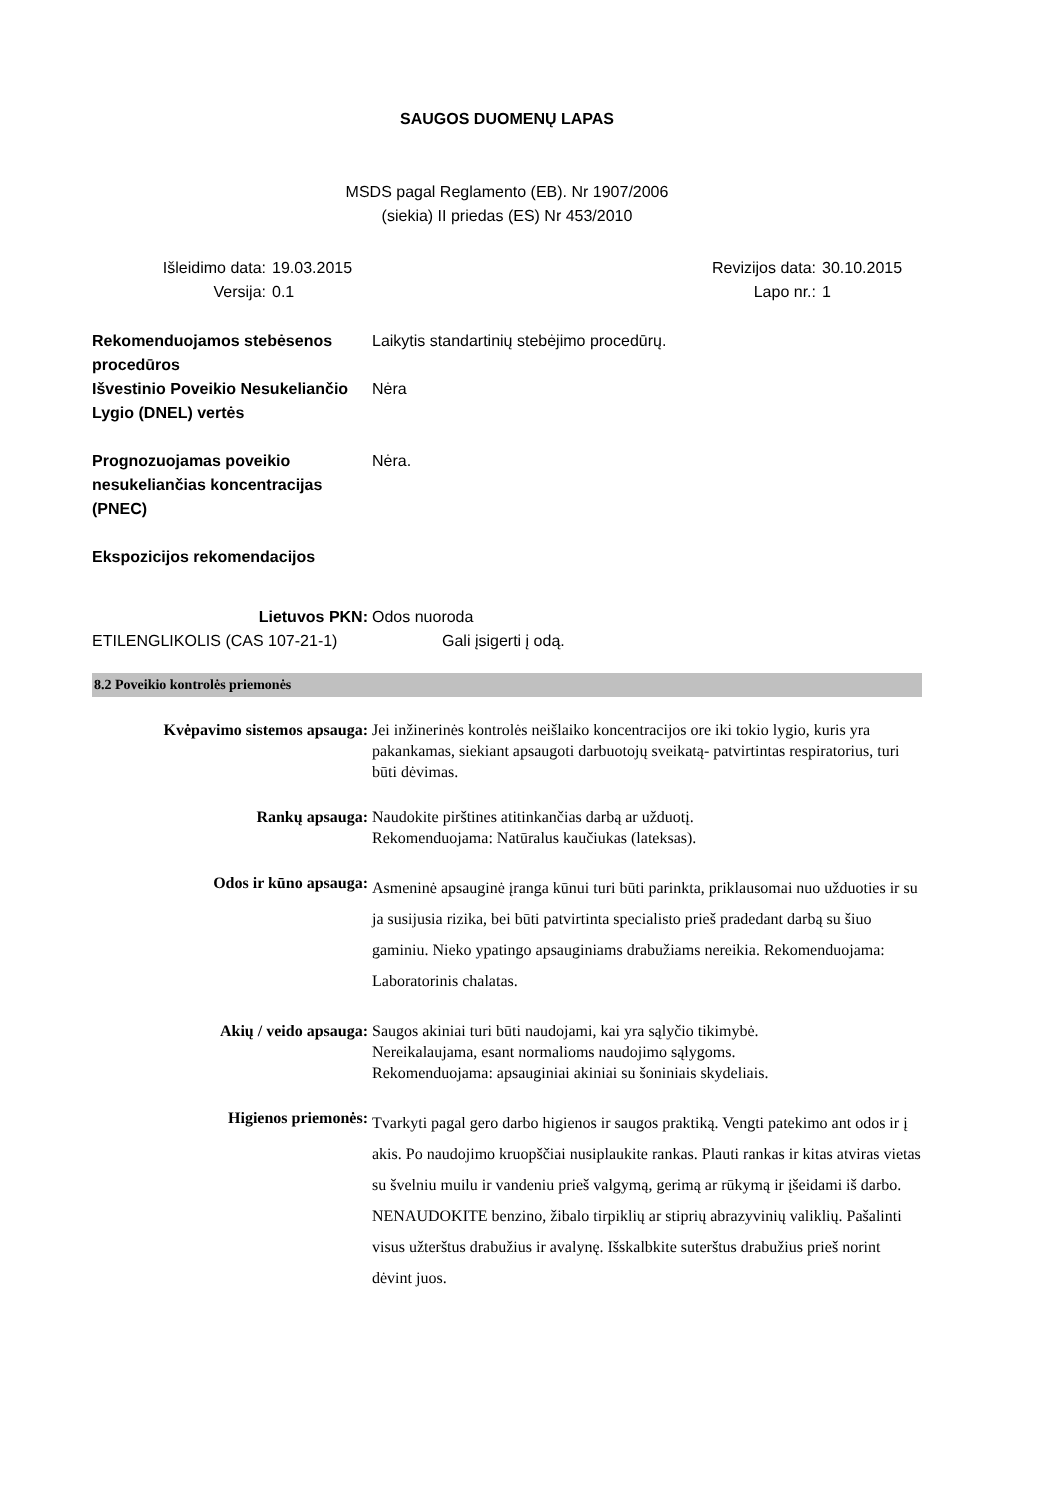SAUGOS DUOMENŲ LAPAS
MSDS pagal Reglamento (EB). Nr 1907/2006
(siekia) II priedas (ES) Nr 453/2010
Išleidimo data:
19.03.2015
Revizijos data:
30.10.2015
Versija:
0.1
Lapo nr.:
1
Rekomenduojamos stebėsenos procedūros
Laikytis standartinių stebėjimo procedūrų.
Išvestinio Poveikio Nesukeliančio Lygio (DNEL) vertės
Nėra
Prognozuojamas poveikio nesukeliančias koncentracijas (PNEC)
Nėra.
Ekspozicijos rekomendacijos
Lietuvos PKN:
Odos nuoroda
ETILENGLIKOLIS (CAS 107-21-1)
Gali įsigerti į odą.
8.2 Poveikio kontrolės priemonės
Kvėpavimo sistemos apsauga:
Jei inžinerinės kontrolės neišlaiko koncentracijos ore iki tokio lygio, kuris yra pakankamas, siekiant apsaugoti darbuotojų sveikatą- patvirtintas respiratorius, turi būti dėvimas.
Rankų apsauga:
Naudokite pirštines atitinkančias darbą ar užduotį.
Rekomenduojama: Natūralus kaučiukas (lateksas).
Odos ir kūno apsauga:
Asmeninė apsauginė įranga kūnui turi būti parinkta, priklausomai nuo užduoties ir su ja susijusia rizika, bei būti patvirtinta specialisto prieš pradedant darbą su šiuo gaminiu. Nieko ypatingo apsauginiams drabužiams nereikia. Rekomenduojama: Laboratorinis chalatas.
Akių / veido apsauga:
Saugos akiniai turi būti naudojami, kai yra sąlyčio tikimybė.
Nereikalaujama, esant normalioms naudojimo sąlygoms.
Rekomenduojama: apsauginiai akiniai su šoniniais skydeliais.
Higienos priemonės:
Tvarkyti pagal gero darbo higienos ir saugos praktiką. Vengti patekimo ant odos ir į akis. Po naudojimo kruopščiai nusiplaukite rankas. Plauti rankas ir kitas atviras vietas su švelniu muilu ir vandeniu prieš valgymą, gerimą ar rūkymą ir įšeidami iš darbo. NENAUDOKITE benzino, žibalo tirpiklių ar stiprių abrazyvinių valiklių. Pašalinti visus užterštus drabužius ir avalynę. Išskalbkite suterštus drabužius prieš norint dėvint juos.